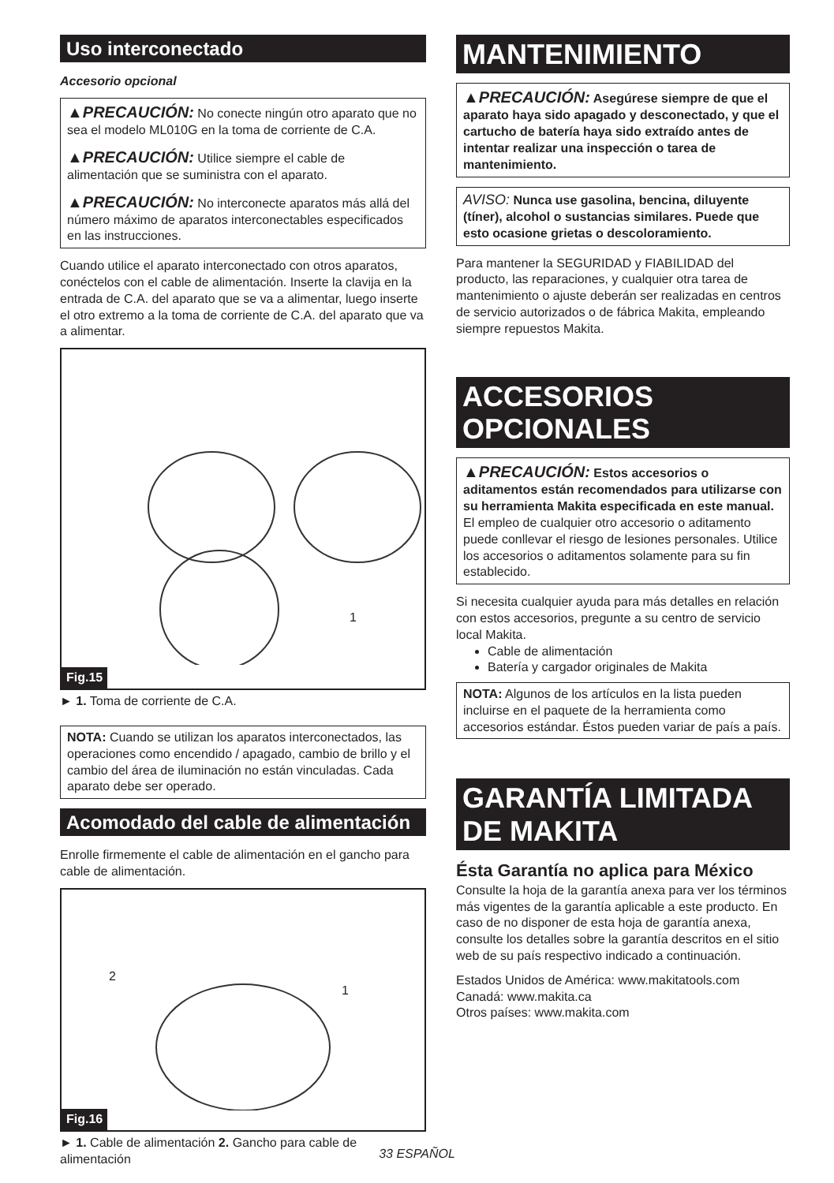Uso interconectado
Accesorio opcional
▲PRECAUCIÓN: No conecte ningún otro aparato que no sea el modelo ML010G en la toma de corriente de C.A.
▲PRECAUCIÓN: Utilice siempre el cable de alimentación que se suministra con el aparato.
▲PRECAUCIÓN: No interconecte aparatos más allá del número máximo de aparatos interconectables especificados en las instrucciones.
Cuando utilice el aparato interconectado con otros aparatos, conéctelos con el cable de alimentación. Inserte la clavija en la entrada de C.A. del aparato que se va a alimentar, luego inserte el otro extremo a la toma de corriente de C.A. del aparato que va a alimentar.
1
Fig.15
► 1. Toma de corriente de C.A.
NOTA: Cuando se utilizan los aparatos interconectados, las operaciones como encendido / apagado, cambio de brillo y el cambio del área de iluminación no están vinculadas. Cada aparato debe ser operado.
Acomodado del cable de alimentación
Enrolle firmemente el cable de alimentación en el gancho para cable de alimentación.
2
1
Fig.16
► 1. Cable de alimentación 2. Gancho para cable de alimentación
MANTENIMIENTO
▲PRECAUCIÓN: Asegúrese siempre de que el aparato haya sido apagado y desconectado, y que el cartucho de batería haya sido extraído antes de intentar realizar una inspección o tarea de mantenimiento.
AVISO: Nunca use gasolina, bencina, diluyente (tíner), alcohol o sustancias similares. Puede que esto ocasione grietas o descoloramiento.
Para mantener la SEGURIDAD y FIABILIDAD del producto, las reparaciones, y cualquier otra tarea de mantenimiento o ajuste deberán ser realizadas en centros de servicio autorizados o de fábrica Makita, empleando siempre repuestos Makita.
ACCESORIOS OPCIONALES
▲PRECAUCIÓN: Estos accesorios o aditamentos están recomendados para utilizarse con su herramienta Makita especificada en este manual. El empleo de cualquier otro accesorio o aditamento puede conllevar el riesgo de lesiones personales. Utilice los accesorios o aditamentos solamente para su fin establecido.
Si necesita cualquier ayuda para más detalles en relación con estos accesorios, pregunte a su centro de servicio local Makita.
Cable de alimentación
Batería y cargador originales de Makita
NOTA: Algunos de los artículos en la lista pueden incluirse en el paquete de la herramienta como accesorios estándar. Éstos pueden variar de país a país.
GARANTÍA LIMITADA DE MAKITA
Ésta Garantía no aplica para México
Consulte la hoja de la garantía anexa para ver los términos más vigentes de la garantía aplicable a este producto. En caso de no disponer de esta hoja de garantía anexa, consulte los detalles sobre la garantía descritos en el sitio web de su país respectivo indicado a continuación.
Estados Unidos de América: www.makitatools.com
Canadá: www.makita.ca
Otros países: www.makita.com
33 ESPAÑOL